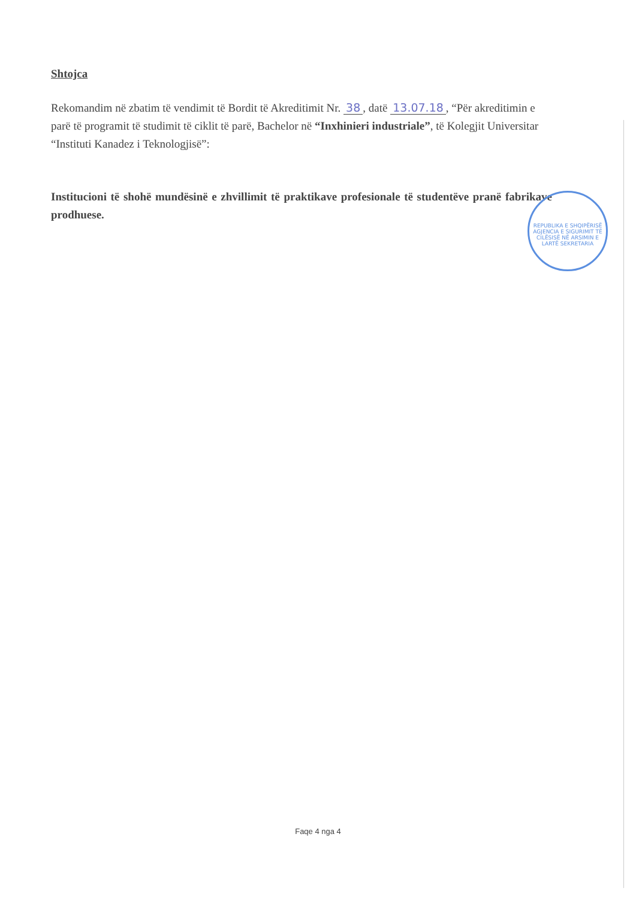Shtojca
Rekomandim në zbatim të vendimit të Bordit të Akreditimit Nr. 38, datë 13.07.18, “Për akreditimin e parë të programit të studimit të ciklit të parë, Bachelor në “Inxhinieri industriale”, të Kolegjit Universitar “Instituti Kanadez i Teknologjisë”:
Institucioni të shohë mundësinë e zhvillimit të praktikave profesionale të studentëve pranë fabrikave prodhuese.
REPUBLIKA E SHQIPËRISË AGJENCIA E SIGURIMIT TË CILËSISË NË ARSIMIN E LARTË SEKRETARIA
Faqe 4 nga 4